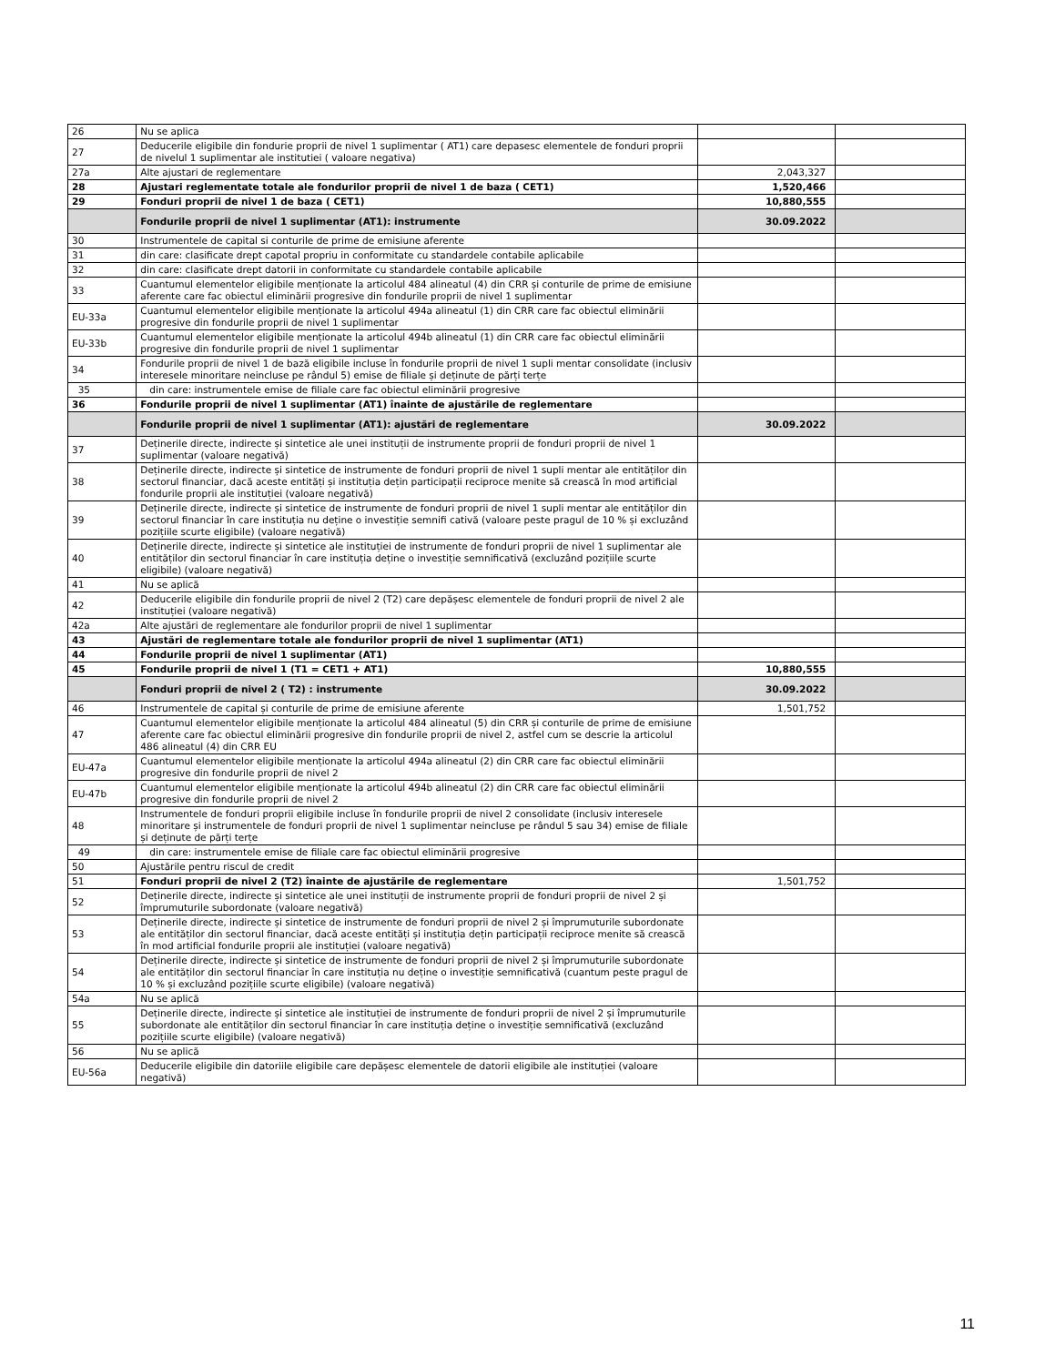| 26 | Nu se aplica | | |
| 27 | Deducerile eligibile din fondurie proprii de nivel 1 suplimentar ( AT1) care depasesc elementele de fonduri proprii de nivelul 1 suplimentar ale institutiei ( valoare negativa) | | |
| 27a | Alte ajustari de reglementare | 2,043,327 | |
| 28 | Ajustari reglementate totale ale fondurilor proprii de nivel 1 de baza ( CET1) | 1,520,466 | |
| 29 | Fonduri proprii de nivel 1 de baza ( CET1) | 10,880,555 | |
| | Fondurile proprii de nivel 1 suplimentar (AT1): instrumente | 30.09.2022 | |
| 30 | Instrumentele de capital si conturile de prime de emisiune aferente | | |
| 31 | din care: clasificate drept capotal propriu in conformitate cu standardele contabile aplicabile | | |
| 32 | din care: clasificate drept datorii in conformitate cu standardele contabile aplicabile | | |
| 33 | Cuantumul elementelor eligibile menționate la articolul 484 alineatul (4) din CRR și conturile de prime de emisiune aferente care fac obiectul eliminării progresive din fondurile proprii de nivel 1 suplimentar | | |
| EU-33a | Cuantumul elementelor eligibile menționate la articolul 494a alineatul (1) din CRR care fac obiectul eliminării progresive din fondurile proprii de nivel 1 suplimentar | | |
| EU-33b | Cuantumul elementelor eligibile menționate la articolul 494b alineatul (1) din CRR care fac obiectul eliminării progresive din fondurile proprii de nivel 1 suplimentar | | |
| 34 | Fondurile proprii de nivel 1 de bază eligibile incluse în fondurile proprii de nivel 1 supli mentar consolidate (inclusiv interesele minoritare neincluse pe rândul 5) emise de filiale și deținute de părți terțe | | |
| 35 | din care: instrumentele emise de filiale care fac obiectul eliminării progresive | | |
| 36 | Fondurile proprii de nivel 1 suplimentar (AT1) înainte de ajustările de reglementare | | |
| | Fondurile proprii de nivel 1 suplimentar (AT1): ajustări de reglementare | 30.09.2022 | |
| 37 | Deținerile directe, indirecte și sintetice ale unei instituții de instrumente proprii de fonduri proprii de nivel 1 suplimentar (valoare negativă) | | |
| 38 | Deținerile directe, indirecte și sintetice de instrumente de fonduri proprii de nivel 1 supli mentar ale entităților din sectorul financiar, dacă aceste entități și instituția dețin participații reciproce menite să crească în mod artificial fondurile proprii ale instituției (valoare negativă) | | |
| 39 | Deținerile directe, indirecte și sintetice de instrumente de fonduri proprii de nivel 1 supli mentar ale entităților din sectorul financiar în care instituția nu deține o investiție semnifi cativă (valoare peste pragul de 10 % și excluzând pozițiile scurte eligibile) (valoare negativă) | | |
| 40 | Deținerile directe, indirecte și sintetice ale instituției de instrumente de fonduri proprii de nivel 1 suplimentar ale entităților din sectorul financiar în care instituția deține o investiție semnificativă (excluzând pozițiile scurte eligibile) (valoare negativă) | | |
| 41 | Nu se aplică | | |
| 42 | Deducerile eligibile din fondurile proprii de nivel 2 (T2) care depășesc elementele de fonduri proprii de nivel 2 ale instituției (valoare negativă) | | |
| 42a | Alte ajustări de reglementare ale fondurilor proprii de nivel 1 suplimentar | | |
| 43 | Ajustări de reglementare totale ale fondurilor proprii de nivel 1 suplimentar (AT1) | | |
| 44 | Fondurile proprii de nivel 1 suplimentar (AT1) | | |
| 45 | Fondurile proprii de nivel 1 (T1 = CET1 + AT1) | 10,880,555 | |
| | Fonduri proprii de nivel 2 ( T2) : instrumente | 30.09.2022 | |
| 46 | Instrumentele de capital și conturile de prime de emisiune aferente | 1,501,752 | |
| 47 | Cuantumul elementelor eligibile menționate la articolul 484 alineatul (5) din CRR și conturile de prime de emisiune aferente care fac obiectul eliminării progresive din fondurile proprii de nivel 2, astfel cum se descrie la articolul 486 alineatul (4) din CRR EU | | |
| EU-47a | Cuantumul elementelor eligibile menționate la articolul 494a alineatul (2) din CRR care fac obiectul eliminării progresive din fondurile proprii de nivel 2 | | |
| EU-47b | Cuantumul elementelor eligibile menționate la articolul 494b alineatul (2) din CRR care fac obiectul eliminării progresive din fondurile proprii de nivel 2 | | |
| 48 | Instrumentele de fonduri proprii eligibile incluse în fondurile proprii de nivel 2 consolidate (inclusiv interesele minoritare și instrumentele de fonduri proprii de nivel 1 suplimentar neincluse pe rândul 5 sau 34) emise de filiale și deținute de părți terțe | | |
| 49 | din care: instrumentele emise de filiale care fac obiectul eliminării progresive | | |
| 50 | Ajustările pentru riscul de credit | | |
| 51 | Fonduri proprii de nivel 2 (T2) înainte de ajustările de reglementare | 1,501,752 | |
| 52 | Deținerile directe, indirecte și sintetice ale unei instituții de instrumente proprii de fonduri proprii de nivel 2 și împrumuturile subordonate (valoare negativă) | | |
| 53 | Deținerile directe, indirecte și sintetice de instrumente de fonduri proprii de nivel 2 și împrumuturile subordonate ale entităților din sectorul financiar, dacă aceste entități și instituția dețin participații reciproce menite să crească în mod artificial fondurile proprii ale instituției (valoare negativă) | | |
| 54 | Deținerile directe, indirecte și sintetice de instrumente de fonduri proprii de nivel 2 și împrumuturile subordonate ale entităților din sectorul financiar în care instituția nu deține o investiție semnificativă (cuantum peste pragul de 10 % și excluzând pozițiile scurte eligibile) (valoare negativă) | | |
| 54a | Nu se aplică | | |
| 55 | Deținerile directe, indirecte și sintetice ale instituției de instrumente de fonduri proprii de nivel 2 și împrumuturile subordonate ale entităților din sectorul financiar în care instituția deține o investiție semnificativă (excluzând pozițiile scurte eligibile) (valoare negativă) | | |
| 56 | Nu se aplică | | |
| EU-56a | Deducerile eligibile din datoriile eligibile care depășesc elementele de datorii eligibile ale instituției (valoare negativă) | | |
11